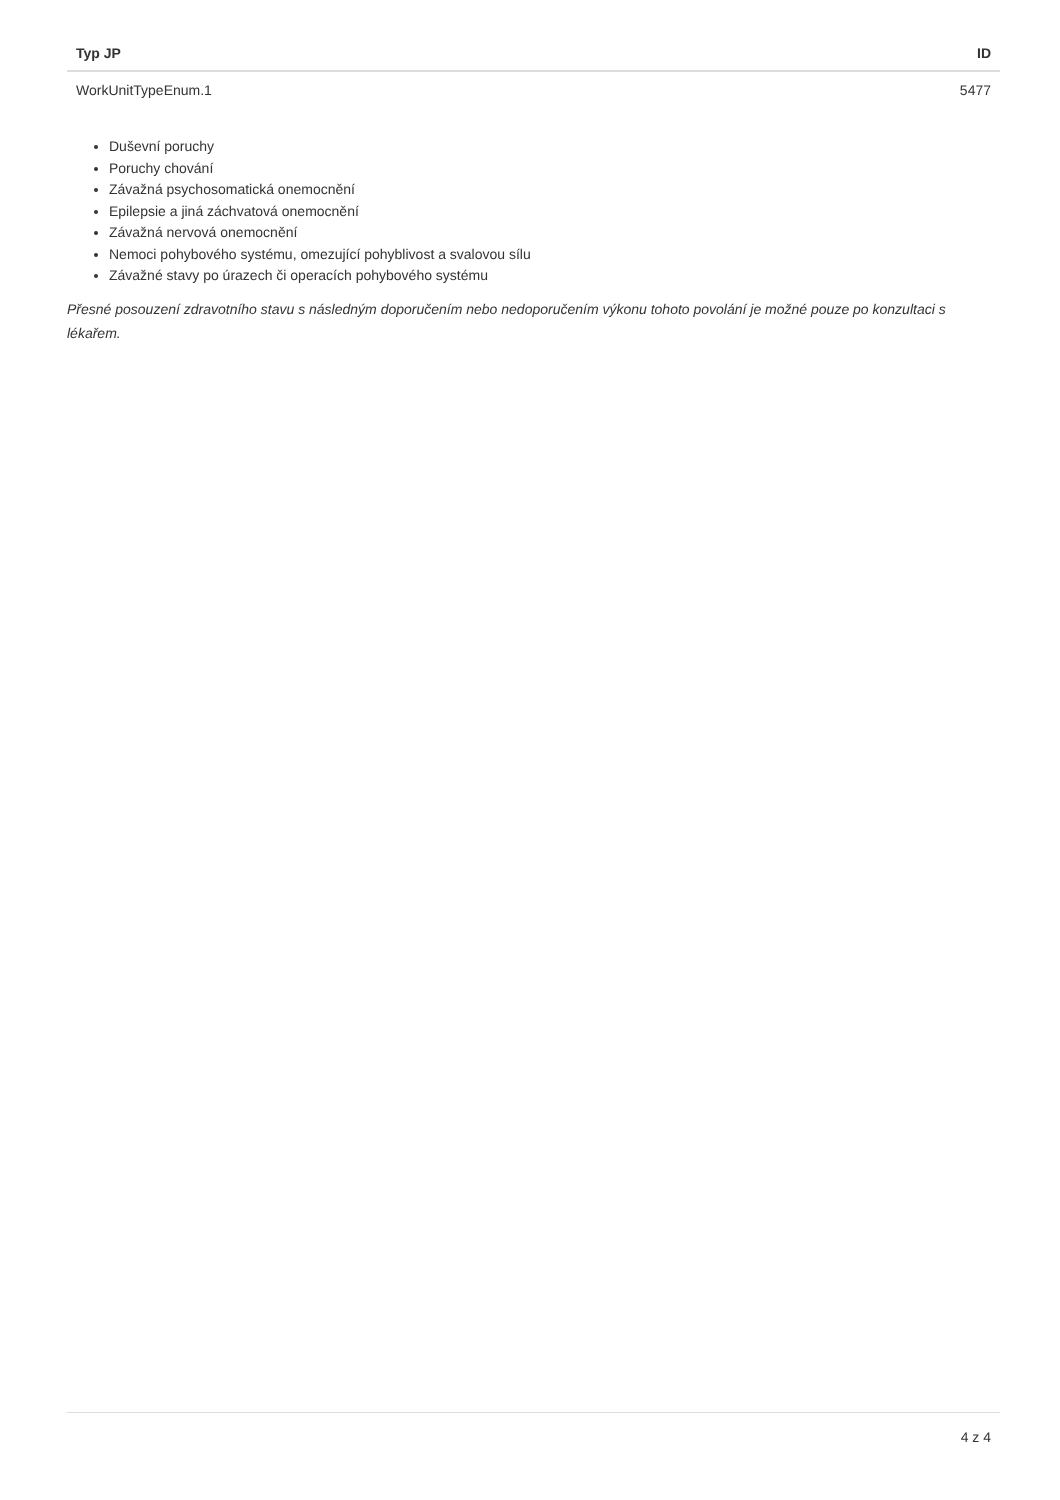| Typ JP | ID |
| --- | --- |
| WorkUnitTypeEnum.1 | 5477 |
Duševní poruchy
Poruchy chování
Závažná psychosomatická onemocnění
Epilepsie a jiná záchvatová onemocnění
Závažná nervová onemocnění
Nemoci pohybového systému, omezující pohyblivost a svalovou sílu
Závažné stavy po úrazech či operacích pohybového systému
Přesné posouzení zdravotního stavu s následným doporučením nebo nedoporučením výkonu tohoto povolání je možné pouze po konzultaci s lékařem.
4 z 4